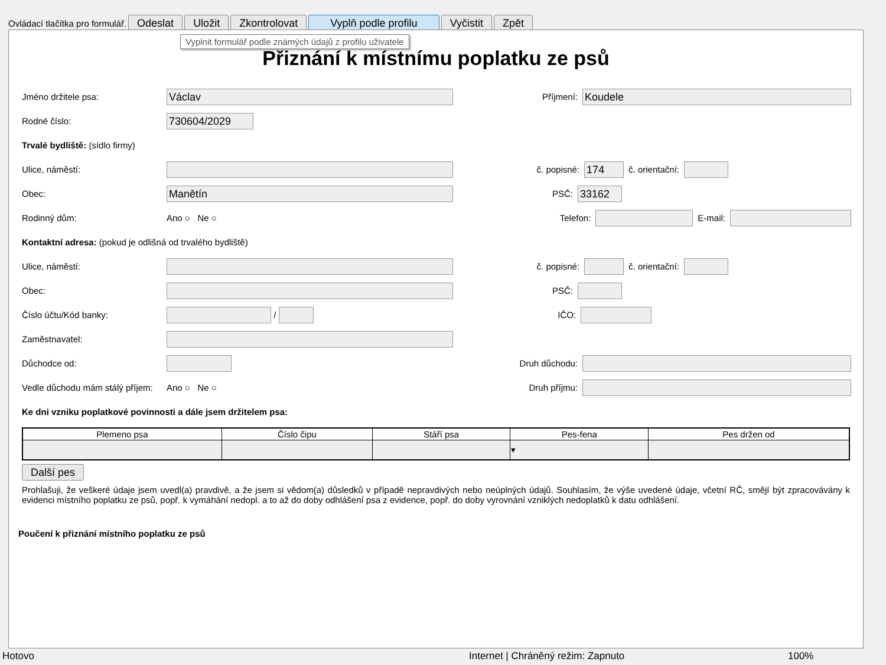Ovládací tlačítka pro formulář. Odeslat Uložit Zkontrolovat Vyplň podle profilu Vyčistit Zpět
Přiznání k místnímu poplatku ze psů
Jméno držitele psa:
Václav
Příjmení:
Koudele
Rodné číslo:
730604/2029
Trvalé bydliště: (sídlo firmy)
Ulice, náměstí:
č. popisné:
174
č. orientační:
Obec:
Manětín
PSČ:
33162
Rodinný dům: Ano ○ Ne ○
Telefon:
E-mail:
Kontaktní adresa: (pokud je odlišná od trvalého bydliště)
Ulice, náměstí:
č. popisné:
č. orientační:
Obec: PSČ:
Číslo účtu/Kód banky:
/
IČO:
Zaměstnavatel:
Důchodce od: Druh důchodu:
Vedle důchodu mám stálý příjem: Ano ○ Ne ○
Druh příjmu:
Ke dni vzniku poplatkové povinnosti a dále jsem držitelem psa:
| Plemeno psa | Číslo čipu | Stáří psa | Pes-fena | Pes držen od |
| --- | --- | --- | --- | --- |
| | | | ▾ | |
Další pes
Prohlašuji, že veškeré údaje jsem uvedl(a) pravdivě, a že jsem si vědom(a) důsledků v případě nepravdivých nebo neúplných údajů. Souhlasím, že výše uvedené údaje, včetní RČ, smějí být zpracovávány k evidenci místního poplatku ze psů, popř. k vymáhání nedopl. a to až do doby odhlášení psa z evidence, popř. do doby vyrovnání vzniklých nedoplatků k datu odhlášení.
Poučení k přiznání místního poplatku ze psů
Vyplnit formulář podle známých údajů z profilu uživatele
Hotovo Internet | Chráněný režim: Zapnuto 100%